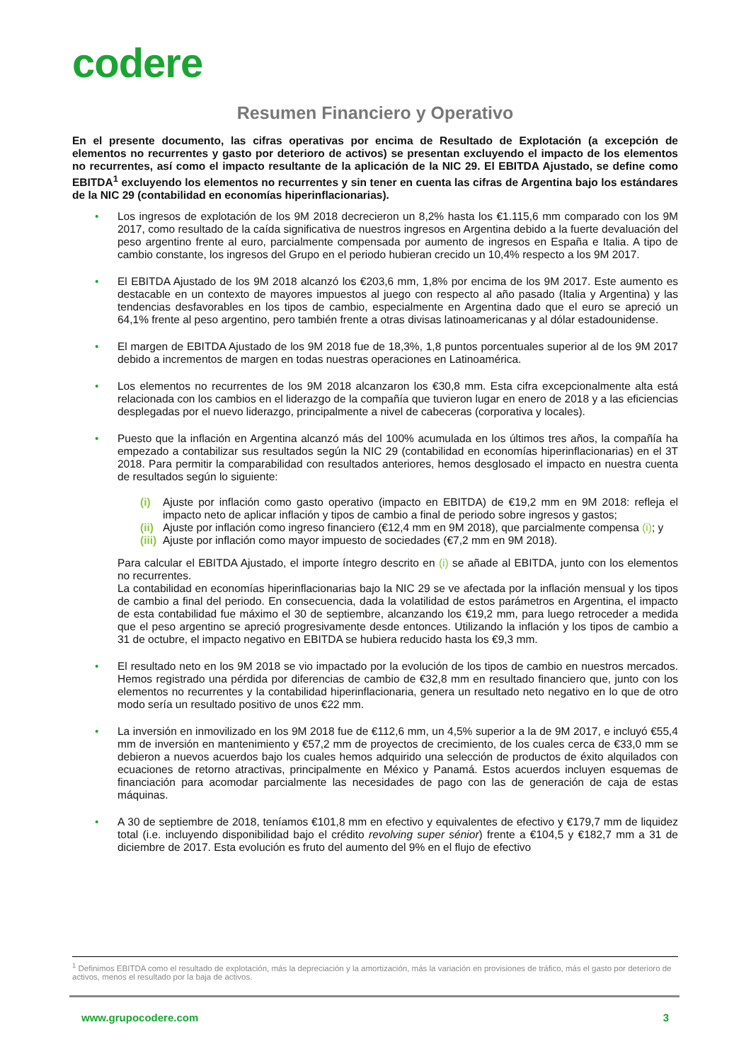codere
Resumen Financiero y Operativo
En el presente documento, las cifras operativas por encima de Resultado de Explotación (a excepción de elementos no recurrentes y gasto por deterioro de activos) se presentan excluyendo el impacto de los elementos no recurrentes, así como el impacto resultante de la aplicación de la NIC 29. El EBITDA Ajustado, se define como EBITDA<sup>1</sup> excluyendo los elementos no recurrentes y sin tener en cuenta las cifras de Argentina bajo los estándares de la NIC 29 (contabilidad en economías hiperinflacionarias).
• Los ingresos de explotación de los 9M 2018 decrecieron un 8,2% hasta los €1.115,6 mm comparado con los 9M 2017, como resultado de la caída significativa de nuestros ingresos en Argentina debido a la fuerte devaluación del peso argentino frente al euro, parcialmente compensada por aumento de ingresos en España e Italia. A tipo de cambio constante, los ingresos del Grupo en el periodo hubieran crecido un 10,4% respecto a los 9M 2017.
• El EBITDA Ajustado de los 9M 2018 alcanzó los €203,6 mm, 1,8% por encima de los 9M 2017. Este aumento es destacable en un contexto de mayores impuestos al juego con respecto al año pasado (Italia y Argentina) y las tendencias desfavorables en los tipos de cambio, especialmente en Argentina dado que el euro se apreció un 64,1% frente al peso argentino, pero también frente a otras divisas latinoamericanas y al dólar estadounidense.
• El margen de EBITDA Ajustado de los 9M 2018 fue de 18,3%, 1,8 puntos porcentuales superior al de los 9M 2017 debido a incrementos de margen en todas nuestras operaciones en Latinoamérica.
• Los elementos no recurrentes de los 9M 2018 alcanzaron los €30,8 mm. Esta cifra excepcionalmente alta está relacionada con los cambios en el liderazgo de la compañía que tuvieron lugar en enero de 2018 y a las eficiencias desplegadas por el nuevo liderazgo, principalmente a nivel de cabeceras (corporativa y locales).
• Puesto que la inflación en Argentina alcanzó más del 100% acumulada en los últimos tres años, la compañía ha empezado a contabilizar sus resultados según la NIC 29 (contabilidad en economías hiperinflacionarias) en el 3T 2018. Para permitir la comparabilidad con resultados anteriores, hemos desglosado el impacto en nuestra cuenta de resultados según lo siguiente:
(i) Ajuste por inflación como gasto operativo (impacto en EBITDA) de €19,2 mm en 9M 2018: refleja el impacto neto de aplicar inflación y tipos de cambio a final de periodo sobre ingresos y gastos;
(ii) Ajuste por inflación como ingreso financiero (€12,4 mm en 9M 2018), que parcialmente compensa (i); y
(iii) Ajuste por inflación como mayor impuesto de sociedades (€7,2 mm en 9M 2018).
Para calcular el EBITDA Ajustado, el importe íntegro descrito en (i) se añade al EBITDA, junto con los elementos no recurrentes.
La contabilidad en economías hiperinflacionarias bajo la NIC 29 se ve afectada por la inflación mensual y los tipos de cambio a final del periodo. En consecuencia, dada la volatilidad de estos parámetros en Argentina, el impacto de esta contabilidad fue máximo el 30 de septiembre, alcanzando los €19,2 mm, para luego retroceder a medida que el peso argentino se apreció progresivamente desde entonces. Utilizando la inflación y los tipos de cambio a 31 de octubre, el impacto negativo en EBITDA se hubiera reducido hasta los €9,3 mm.
• El resultado neto en los 9M 2018 se vio impactado por la evolución de los tipos de cambio en nuestros mercados. Hemos registrado una pérdida por diferencias de cambio de €32,8 mm en resultado financiero que, junto con los elementos no recurrentes y la contabilidad hiperinflacionaria, genera un resultado neto negativo en lo que de otro modo sería un resultado positivo de unos €22 mm.
• La inversión en inmovilizado en los 9M 2018 fue de €112,6 mm, un 4,5% superior a la de 9M 2017, e incluyó €55,4 mm de inversión en mantenimiento y €57,2 mm de proyectos de crecimiento, de los cuales cerca de €33,0 mm se debieron a nuevos acuerdos bajo los cuales hemos adquirido una selección de productos de éxito alquilados con ecuaciones de retorno atractivas, principalmente en México y Panamá. Estos acuerdos incluyen esquemas de financiación para acomodar parcialmente las necesidades de pago con las de generación de caja de estas máquinas.
• A 30 de septiembre de 2018, teníamos €101,8 mm en efectivo y equivalentes de efectivo y €179,7 mm de liquidez total (i.e. incluyendo disponibilidad bajo el crédito revolving super sénior) frente a €104,5 y €182,7 mm a 31 de diciembre de 2017. Esta evolución es fruto del aumento del 9% en el flujo de efectivo
<sup>1</sup> Definimos EBITDA como el resultado de explotación, más la depreciación y la amortización, más la variación en provisiones de tráfico, más el gasto por deterioro de activos, menos el resultado por la baja de activos.
www.grupocodere.com 3